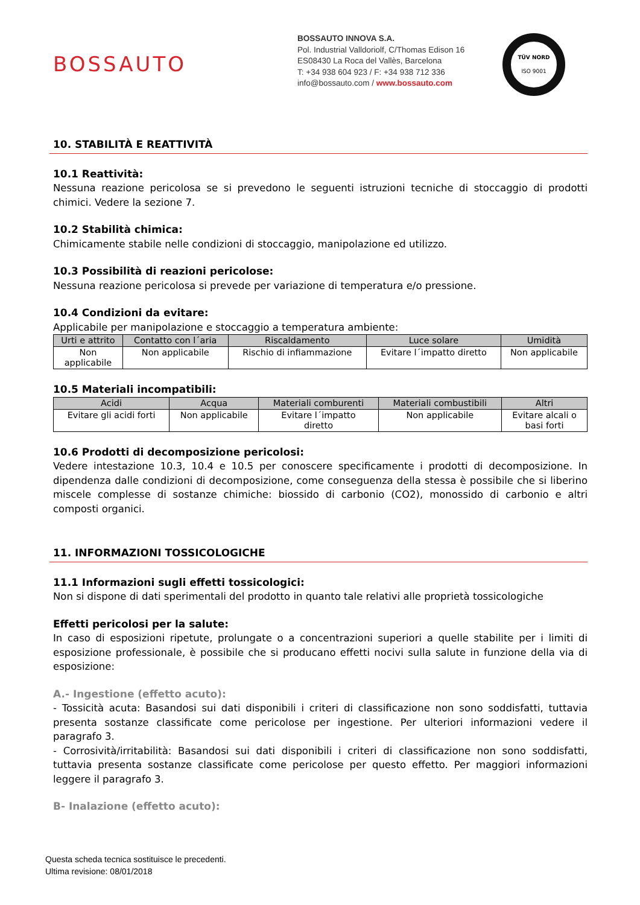BOSSAUTO
BOSSAUTO INNOVA S.A.
Pol. Industrial Valldoriolf, C/Thomas Edison 16
ES08430 La Roca del Vallès, Barcelona
T: +34 938 604 923 / F: +34 938 712 336
info@bossauto.com / www.bossauto.com
TÜV NORD
ISO 9001
10. STABILITÀ E REATTIVITÀ
10.1 Reattività:
Nessuna reazione pericolosa se si prevedono le seguenti istruzioni tecniche di stoccaggio di prodotti chimici. Vedere la sezione 7.
10.2 Stabilità chimica:
Chimicamente stabile nelle condizioni di stoccaggio, manipolazione ed utilizzo.
10.3 Possibilità di reazioni pericolose:
Nessuna reazione pericolosa si prevede per variazione di temperatura e/o pressione.
10.4 Condizioni da evitare:
Applicabile per manipolazione e stoccaggio a temperatura ambiente:
| Urti e attrito | Contatto con l´aria | Riscaldamento | Luce solare | Umidità |
| --- | --- | --- | --- | --- |
| Non applicabile | Non applicabile | Rischio di infiammazione | Evitare l´impatto diretto | Non applicabile |
10.5 Materiali incompatibili:
| Acidi | Acqua | Materiali comburenti | Materiali combustibili | Altri |
| --- | --- | --- | --- | --- |
| Evitare gli acidi forti | Non applicabile | Evitare l´impatto diretto | Non applicabile | Evitare alcali o basi forti |
10.6 Prodotti di decomposizione pericolosi:
Vedere intestazione 10.3, 10.4 e 10.5 per conoscere specificamente i prodotti di decomposizione. In dipendenza dalle condizioni di decomposizione, come conseguenza della stessa è possibile che si liberino miscele complesse di sostanze chimiche: biossido di carbonio (CO2), monossido di carbonio e altri composti organici.
11. INFORMAZIONI TOSSICOLOGICHE
11.1 Informazioni sugli effetti tossicologici:
Non si dispone di dati sperimentali del prodotto in quanto tale relativi alle proprietà tossicologiche
Effetti pericolosi per la salute:
In caso di esposizioni ripetute, prolungate o a concentrazioni superiori a quelle stabilite per i limiti di esposizione professionale, è possibile che si producano effetti nocivi sulla salute in funzione della via di esposizione:
A.- Ingestione (effetto acuto):
- Tossicità acuta: Basandosi sui dati disponibili i criteri di classificazione non sono soddisfatti, tuttavia presenta sostanze classificate come pericolose per ingestione. Per ulteriori informazioni vedere il paragrafo 3.
- Corrosività/irritabilità: Basandosi sui dati disponibili i criteri di classificazione non sono soddisfatti, tuttavia presenta sostanze classificate come pericolose per questo effetto. Per maggiori informazioni leggere il paragrafo 3.
B- Inalazione (effetto acuto):
Questa scheda tecnica sostituisce le precedenti.
Ultima revisione: 08/01/2018